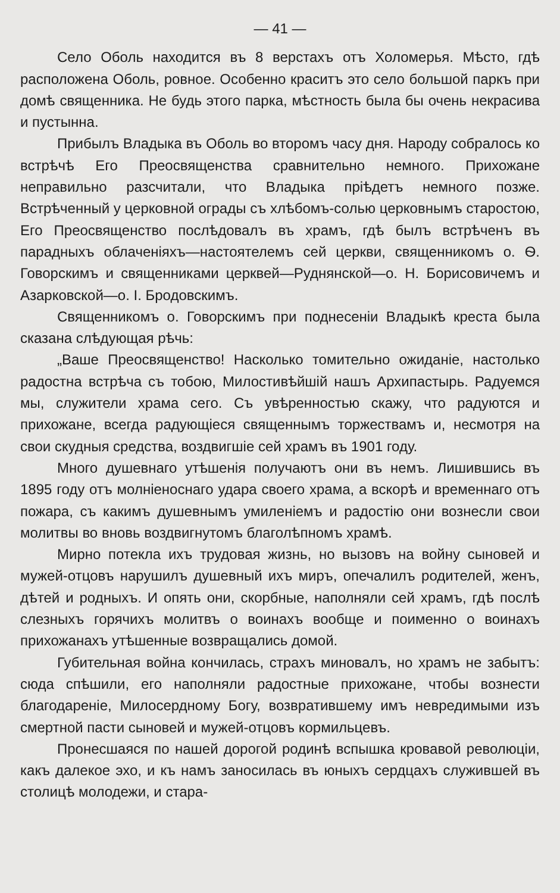— 41 —
Село Оболь находится въ 8 верстахъ отъ Холомерья. Мѣсто, гдѣ расположена Оболь, ровное. Особенно краситъ это село большой паркъ при домѣ священника. Не будь этого парка, мѣстность была бы очень некрасива и пустынна.
Прибылъ Владыка въ Оболь во второмъ часу дня. Народу собралось ко встрѣчѣ Его Преосвященства сравнительно немного. Прихожане неправильно разсчитали, что Владыка прiѣдетъ немного позже. Встрѣченный у церковной ограды съ хлѣбомъ-солью церковнымъ старостою, Его Преосвященство послѣдовалъ въ храмъ, гдѣ былъ встрѣченъ въ парадныхъ облаченiяхъ—настоятелемъ сей церкви, священникомъ о. Ѳ. Говорскимъ и священниками церквей—Руднянской—о. Н. Борисовичемъ и Азарковской—о. I. Бродовскимъ.
Священникомъ о. Говорскимъ при поднесенiи Владыкѣ креста была сказана слѣдующая рѣчь:
„Ваше Преосвященство! Насколько томительно ожиданіе, настолько радостна встрѣча съ тобою, Милостивѣйшiй нашъ Архипастырь. Радуемся мы, служители храма сего. Съ увѣренностью скажу, что радуются и прихожане, всегда радующіеся священнымъ торжествамъ и, несмотря на свои скудныя средства, воздвигшiе сей храмъ въ 1901 году.
Много душевнаго утѣшенія получаютъ они въ немъ. Лишившись въ 1895 году отъ молнiеноснаго удара своего храма, а вскорѣ и временнаго отъ пожара, съ какимъ душевнымъ умиленiемъ и радостiю они вознесли свои молитвы во вновь воздвигнутомъ благолѣпномъ храмѣ.
Мирно потекла ихъ трудовая жизнь, но вызовъ на войну сыновей и мужей-отцовъ нарушилъ душевный ихъ миръ, опечалилъ родителей, женъ, дѣтей и родныхъ. И опять они, скорбные, наполняли сей храмъ, гдѣ послѣ слезныхъ горячихъ молитвъ о воинахъ вообще и поименно о воинахъ прихожанахъ утѣшенные возвращались домой.
Губительная война кончилась, страхъ миновалъ, но храмъ не забытъ: сюда спѣшили, его наполняли радостные прихожане, чтобы вознести благодаренiе, Милосердному Богу, возвратившему имъ невредимыми изъ смертной пасти сыновей и мужей-отцовъ кормильцевъ.
Пронесшаяся по нашей дорогой родинѣ вспышка кровавой революцiи, какъ далекое эхо, и къ намъ заносилась въ юныхъ сердцахъ служившей въ столицѣ молодежи, и стара-